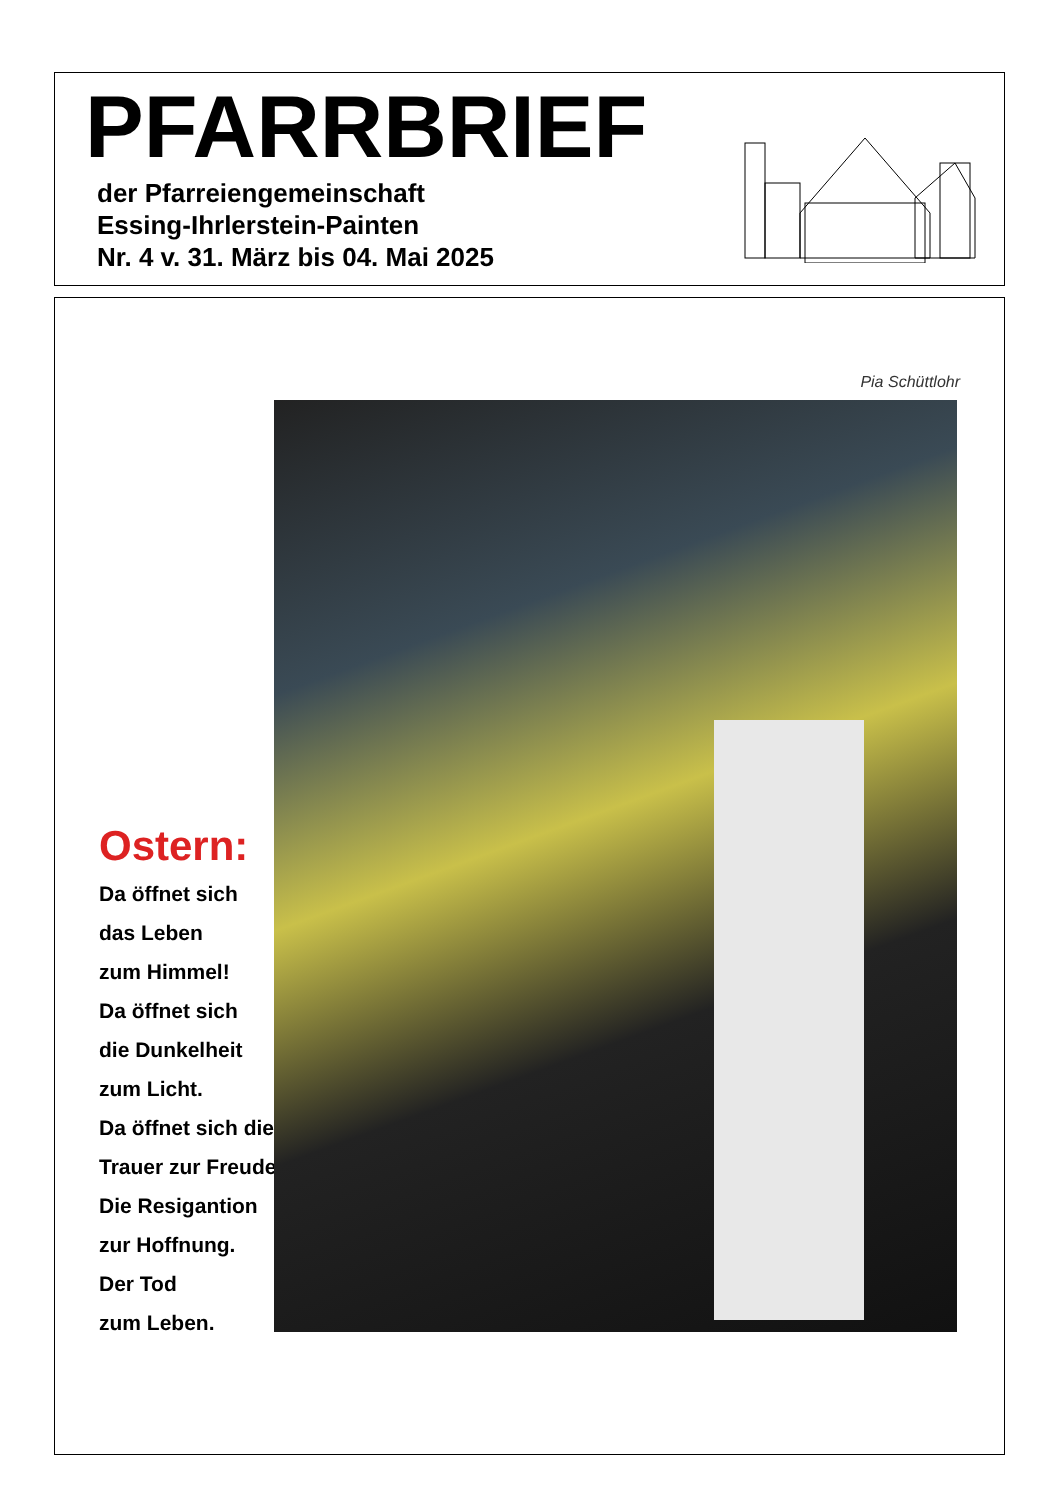PFARRBRIEF
der Pfarreiengemeinschaft
Essing-Ihrlerstein-Painten
Nr. 4 v. 31. März bis 04. Mai 2025
Pia Schüttlohr
Ostern:
Da öffnet sich
das Leben
zum Himmel!
Da öffnet sich
die Dunkelheit
zum Licht.
Da öffnet sich die
Trauer zur Freude.
Die Resigantion
zur Hoffnung.
Der Tod
zum Leben.